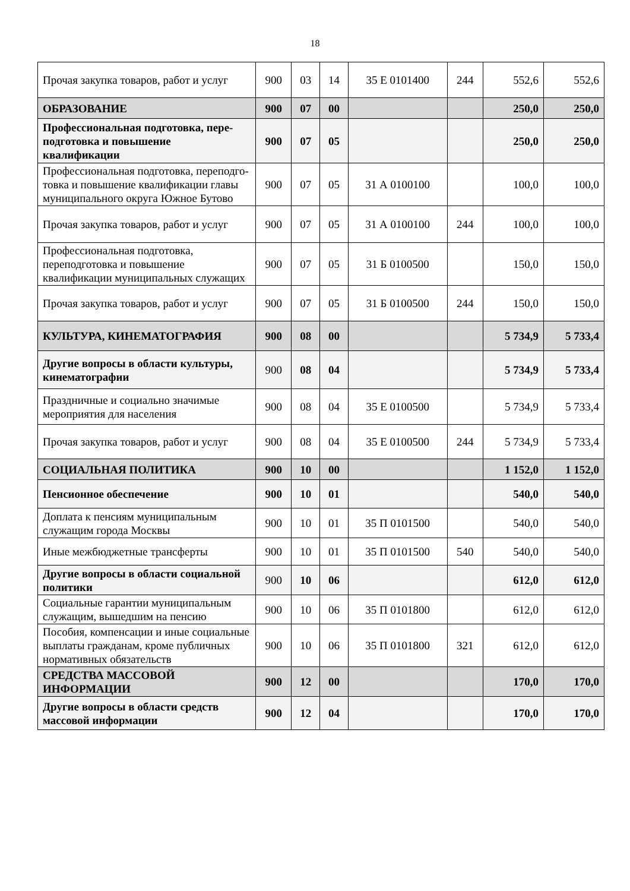18
| Прочая закупка товаров, работ и услуг | 900 | 03 | 14 | 35 Е 0101400 | 244 | 552,6 | 552,6 |
| ОБРАЗОВАНИЕ | 900 | 07 | 00 | | | 250,0 | 250,0 |
| Профессиональная подготовка, пере-подготовка и повышение квалификации | 900 | 07 | 05 | | | 250,0 | 250,0 |
| Профессиональная подготовка, переподго-товка и повышение квалификации главы муниципального округа Южное Бутово | 900 | 07 | 05 | 31 А 0100100 | | 100,0 | 100,0 |
| Прочая закупка товаров, работ и услуг | 900 | 07 | 05 | 31 А 0100100 | 244 | 100,0 | 100,0 |
| Профессиональная подготовка, переподготовка и повышение квалификации муниципальных служащих | 900 | 07 | 05 | 31 Б 0100500 | | 150,0 | 150,0 |
| Прочая закупка товаров, работ и услуг | 900 | 07 | 05 | 31 Б 0100500 | 244 | 150,0 | 150,0 |
| КУЛЬТУРА, КИНЕМАТОГРАФИЯ | 900 | 08 | 00 | | | 5 734,9 | 5 733,4 |
| Другие вопросы в области культуры, кинематографии | 900 | 08 | 04 | | | 5 734,9 | 5 733,4 |
| Праздничные и социально значимые мероприятия для населения | 900 | 08 | 04 | 35 Е 0100500 | | 5 734,9 | 5 733,4 |
| Прочая закупка товаров, работ и услуг | 900 | 08 | 04 | 35 Е 0100500 | 244 | 5 734,9 | 5 733,4 |
| СОЦИАЛЬНАЯ ПОЛИТИКА | 900 | 10 | 00 | | | 1 152,0 | 1 152,0 |
| Пенсионное обеспечение | 900 | 10 | 01 | | | 540,0 | 540,0 |
| Доплата к пенсиям муниципальным служащим города Москвы | 900 | 10 | 01 | 35 П 0101500 | | 540,0 | 540,0 |
| Иные межбюджетные трансферты | 900 | 10 | 01 | 35 П 0101500 | 540 | 540,0 | 540,0 |
| Другие вопросы в области социальной политики | 900 | 10 | 06 | | | 612,0 | 612,0 |
| Социальные гарантии муниципальным служащим, вышедшим на пенсию | 900 | 10 | 06 | 35 П 0101800 | | 612,0 | 612,0 |
| Пособия, компенсации и иные социальные выплаты гражданам, кроме публичных нормативных обязательств | 900 | 10 | 06 | 35 П 0101800 | 321 | 612,0 | 612,0 |
| СРЕДСТВА МАССОВОЙ ИНФОРМАЦИИ | 900 | 12 | 00 | | | 170,0 | 170,0 |
| Другие вопросы в области средств массовой информации | 900 | 12 | 04 | | | 170,0 | 170,0 |